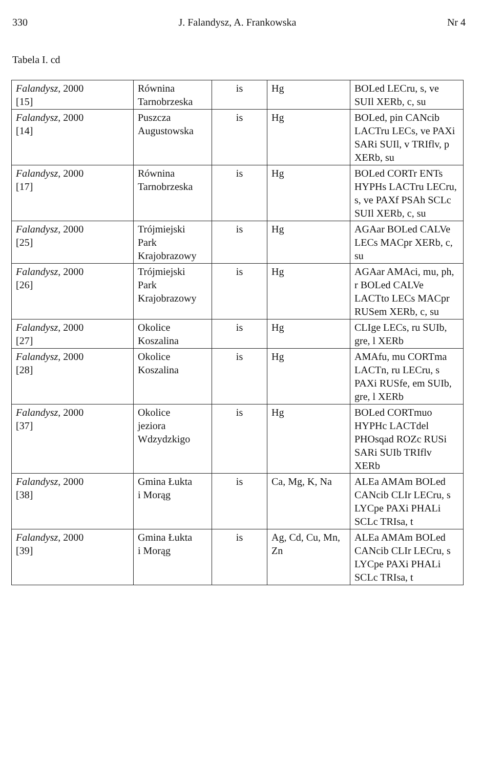330 J. Falandysz, A. Frankowska Nr 4
Tabela I. cd
| Falandysz , 2000 [15] | Równina Tarnobrzeska | is | Hg | BOLed LECru, s, ve SUIl XERb, c, su |
| Falandysz , 2000 [14] | Puszcza Augustowska | is | Hg | BOLed, pin CANcib LACTru LECs, ve PAXi SARi SUIl, v TRIflv, p XERb, su |
| Falandysz , 2000 [17] | Równina Tarnobrzeska | is | Hg | BOLed CORTr ENTs HYPHs LACTru LECru, s, ve PAXf PSAh SCLc SUIl XERb, c, su |
| Falandysz , 2000 [25] | Trójmiejski Park Krajobrazowy | is | Hg | AGAar BOLed CALVe LECs MACpr XERb, c, su |
| Falandysz , 2000 [26] | Trójmiejski Park Krajobrazowy | is | Hg | AGAar AMAci, mu, ph, r BOLed CALVe LACTto LECs MACpr RUSem XERb, c, su |
| Falandysz , 2000 [27] | Okolice Koszalina | is | Hg | CLIge LECs, ru SUIb, gre, l XERb |
| Falandysz , 2000 [28] | Okolice Koszalina | is | Hg | AMAfu, mu CORTma LACTn, ru LECru, s PAXi RUSfe, em SUIb, gre, l XERb |
| Falandysz , 2000 [37] | Okolice jeziora Wdzydzkigo | is | Hg | BOLed CORTmuo HYPHc LACTdel PHOsqad ROZc RUSi SARi SUIb TRIflv XERb |
| Falandysz , 2000 [38] | Gmina Łukta i Morąg | is | Ca, Mg, K, Na | ALEa AMAm BOLed CANcib CLIr LECru, s LYCpe PAXi PHALi SCLc TRIsa, t |
| Falandysz , 2000 [39] | Gmina Łukta i Morąg | is | Ag, Cd, Cu, Mn, Zn | ALEa AMAm BOLed CANcib CLIr LECru, s LYCpe PAXi PHALi SCLc TRIsa, t |